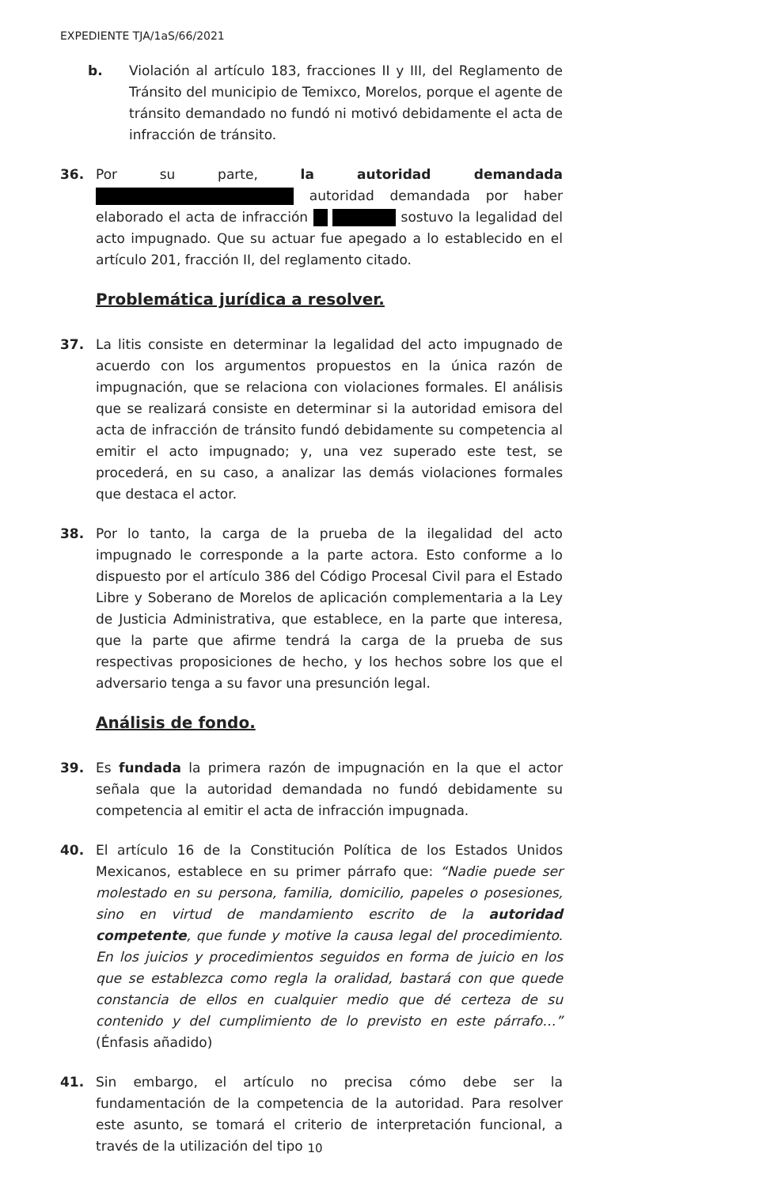EXPEDIENTE TJA/1aS/66/2021
b. Violación al artículo 183, fracciones II y III, del Reglamento de Tránsito del municipio de Temixco, Morelos, porque el agente de tránsito demandado no fundó ni motivó debidamente el acta de infracción de tránsito.
36. Por su parte, la autoridad demandada autoridad demandada por haber elaborado el acta de infracción sostuvo la legalidad del acto impugnado. Que su actuar fue apegado a lo establecido en el artículo 201, fracción II, del reglamento citado.
Problemática jurídica a resolver.
37. La litis consiste en determinar la legalidad del acto impugnado de acuerdo con los argumentos propuestos en la única razón de impugnación, que se relaciona con violaciones formales. El análisis que se realizará consiste en determinar si la autoridad emisora del acta de infracción de tránsito fundó debidamente su competencia al emitir el acto impugnado; y, una vez superado este test, se procederá, en su caso, a analizar las demás violaciones formales que destaca el actor.
38. Por lo tanto, la carga de la prueba de la ilegalidad del acto impugnado le corresponde a la parte actora. Esto conforme a lo dispuesto por el artículo 386 del Código Procesal Civil para el Estado Libre y Soberano de Morelos de aplicación complementaria a la Ley de Justicia Administrativa, que establece, en la parte que interesa, que la parte que afirme tendrá la carga de la prueba de sus respectivas proposiciones de hecho, y los hechos sobre los que el adversario tenga a su favor una presunción legal.
Análisis de fondo.
39. Es fundada la primera razón de impugnación en la que el actor señala que la autoridad demandada no fundó debidamente su competencia al emitir el acta de infracción impugnada.
40. El artículo 16 de la Constitución Política de los Estados Unidos Mexicanos, establece en su primer párrafo que: “Nadie puede ser molestado en su persona, familia, domicilio, papeles o posesiones, sino en virtud de mandamiento escrito de la autoridad competente, que funde y motive la causa legal del procedimiento. En los juicios y procedimientos seguidos en forma de juicio en los que se establezca como regla la oralidad, bastará con que quede constancia de ellos en cualquier medio que dé certeza de su contenido y del cumplimiento de lo previsto en este párrafo…” (Énfasis añadido)
41. Sin embargo, el artículo no precisa cómo debe ser la fundamentación de la competencia de la autoridad. Para resolver este asunto, se tomará el criterio de interpretación funcional, a través de la utilización del tipo
10